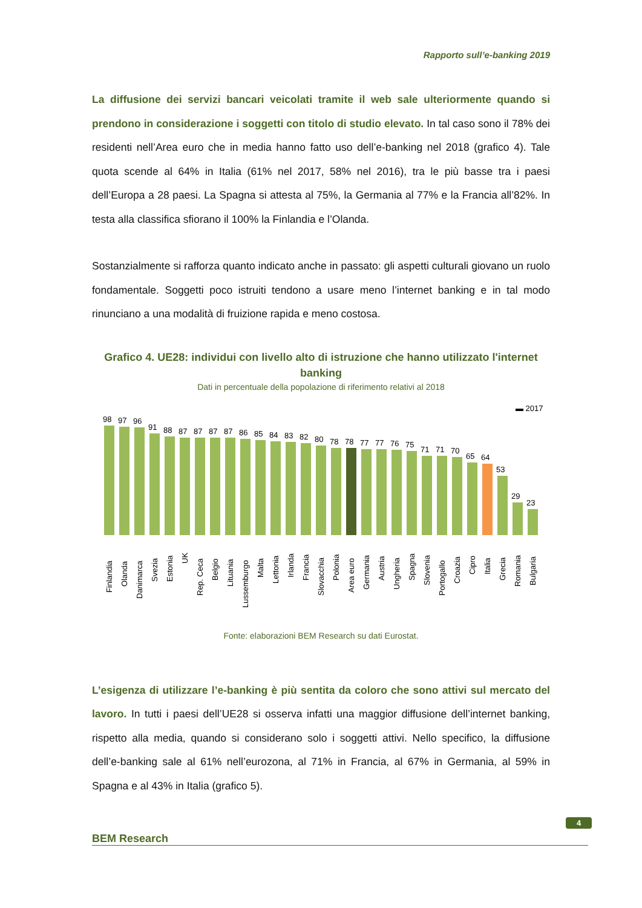Rapporto sull’e-banking 2019
La diffusione dei servizi bancari veicolati tramite il web sale ulteriormente quando si prendono in considerazione i soggetti con titolo di studio elevato. In tal caso sono il 78% dei residenti nell’Area euro che in media hanno fatto uso dell’e-banking nel 2018 (grafico 4). Tale quota scende al 64% in Italia (61% nel 2017, 58% nel 2016), tra le più basse tra i paesi dell’Europa a 28 paesi. La Spagna si attesta al 75%, la Germania al 77% e la Francia all’82%. In testa alla classifica sfiorano il 100% la Finlandia e l’Olanda.
Sostanzialmente si rafforza quanto indicato anche in passato: gli aspetti culturali giovano un ruolo fondamentale. Soggetti poco istruiti tendono a usare meno l’internet banking e in tal modo rinunciano a una modalità di fruizione rapida e meno costosa.
Grafico 4. UE28: individui con livello alto di istruzione che hanno utilizzato l'internet banking
Dati in percentuale della popolazione di riferimento relativi al 2018
▬ 2017
98
97
96
91
88
87
87
87
87
86
85
84
83
82
80
78
78
77
77
76
75
71
71
70
65
64
53
29
23
Finlandia
Olanda
Danimarca
Svezia
Estonia
UK
Rep. Ceca
Belgio
Lituania
Lussemburgo
Malta
Lettonia
Irlanda
Francia
Slovacchia
Polonia
Area euro
Germania
Austria
Ungheria
Spagna
Slovenia
Portogallo
Croazia
Cipro
Italia
Grecia
Romania
Bulgaria
Fonte: elaborazioni BEM Research su dati Eurostat.
L’esigenza di utilizzare l’e-banking è più sentita da coloro che sono attivi sul mercato del lavoro. In tutti i paesi dell’UE28 si osserva infatti una maggior diffusione dell’internet banking, rispetto alla media, quando si considerano solo i soggetti attivi. Nello specifico, la diffusione dell’e-banking sale al 61% nell’eurozona, al 71% in Francia, al 67% in Germania, al 59% in Spagna e al 43% in Italia (grafico 5).
BEM Research
4